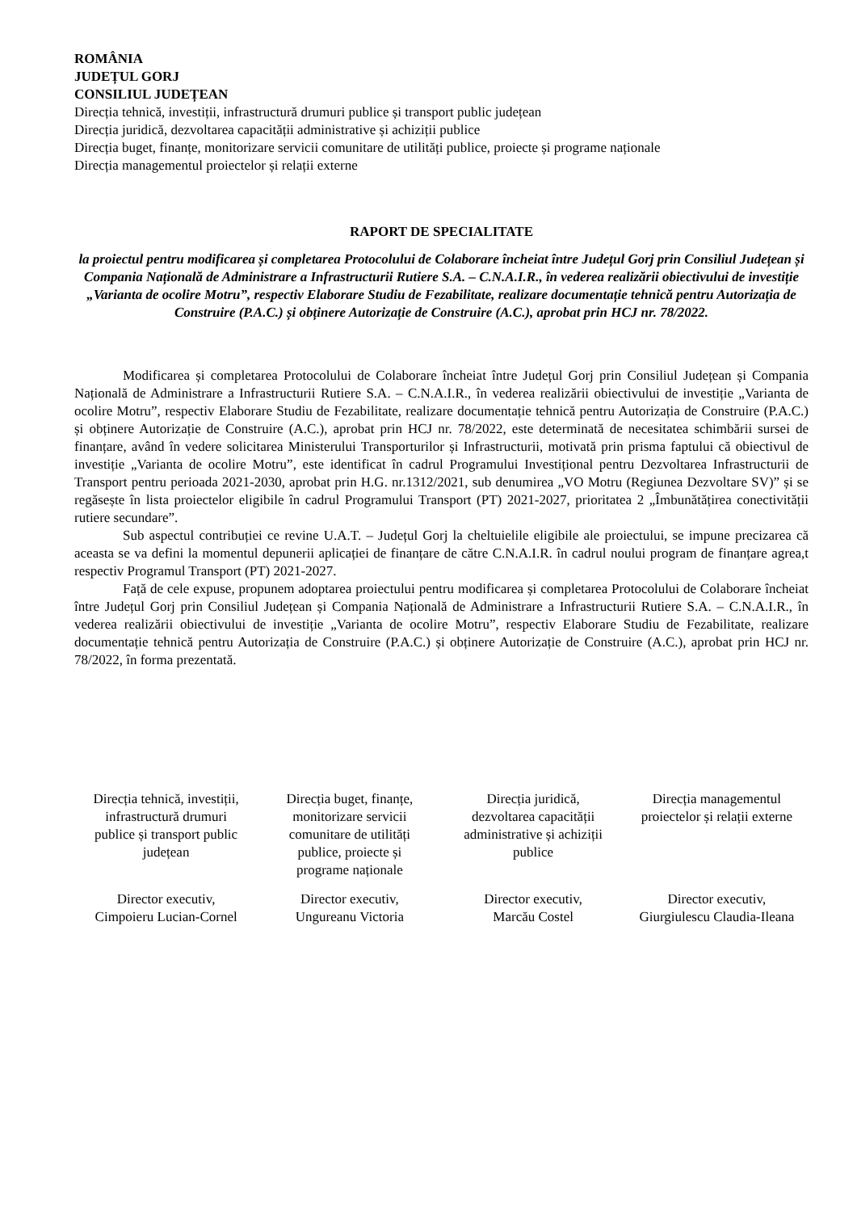ROMÂNIA
JUDEȚUL GORJ
CONSILIUL JUDEȚEAN
Direcția tehnică, investiții, infrastructură drumuri publice și transport public județean
Direcția juridică, dezvoltarea capacității administrative și achiziții publice
Direcția buget, finanțe, monitorizare servicii comunitare de utilități publice, proiecte și programe naționale
Direcția managementul proiectelor și relații externe
RAPORT DE SPECIALITATE
la proiectul pentru modificarea și completarea Protocolului de Colaborare încheiat între Județul Gorj prin Consiliul Județean și Compania Națională de Administrare a Infrastructurii Rutiere S.A. – C.N.A.I.R., în vederea realizării obiectivului de investiție „Varianta de ocolire Motru”, respectiv Elaborare Studiu de Fezabilitate, realizare documentație tehnică pentru Autorizația de Construire (P.A.C.) și obținere Autorizație de Construire (A.C.), aprobat prin HCJ nr. 78/2022.
Modificarea și completarea Protocolului de Colaborare încheiat între Județul Gorj prin Consiliul Județean și Compania Națională de Administrare a Infrastructurii Rutiere S.A. – C.N.A.I.R., în vederea realizării obiectivului de investiție „Varianta de ocolire Motru”, respectiv Elaborare Studiu de Fezabilitate, realizare documentație tehnică pentru Autorizația de Construire (P.A.C.) și obținere Autorizație de Construire (A.C.), aprobat prin HCJ nr. 78/2022, este determinată de necesitatea schimbării sursei de finanțare, având în vedere solicitarea Ministerului Transporturilor și Infrastructurii, motivată prin prisma faptului că obiectivul de investiție „Varianta de ocolire Motru”, este identificat în cadrul Programului Investițional pentru Dezvoltarea Infrastructurii de Transport pentru perioada 2021-2030, aprobat prin H.G. nr.1312/2021, sub denumirea „VO Motru (Regiunea Dezvoltare SV)” și se regăsește în lista proiectelor eligibile în cadrul Programului Transport (PT) 2021-2027, prioritatea 2 „Îmbunătățirea conectivității rutiere secundare”.
Sub aspectul contribuției ce revine U.A.T. – Județul Gorj la cheltuielile eligibile ale proiectului, se impune precizarea că aceasta se va defini la momentul depunerii aplicației de finanțare de către C.N.A.I.R. în cadrul noului program de finanțare agrea,t respectiv Programul Transport (PT) 2021-2027.
Față de cele expuse, propunem adoptarea proiectului pentru modificarea și completarea Protocolului de Colaborare încheiat între Județul Gorj prin Consiliul Județean și Compania Națională de Administrare a Infrastructurii Rutiere S.A. – C.N.A.I.R., în vederea realizării obiectivului de investiție „Varianta de ocolire Motru”, respectiv Elaborare Studiu de Fezabilitate, realizare documentație tehnică pentru Autorizația de Construire (P.A.C.) și obținere Autorizație de Construire (A.C.), aprobat prin HCJ nr. 78/2022, în forma prezentată.
Direcția tehnică, investiții, infrastructură drumuri publice și transport public județean
Director executiv,
Cimpoieru Lucian-Cornel
Direcția buget, finanțe, monitorizare servicii comunitare de utilități publice, proiecte și programe naționale
Director executiv,
Ungureanu Victoria
Direcția juridică, dezvoltarea capacității administrative și achiziții publice
Director executiv,
Marcău Costel
Direcția managementul proiectelor și relații externe
Director executiv,
Giurgiulescu Claudia-Ileana